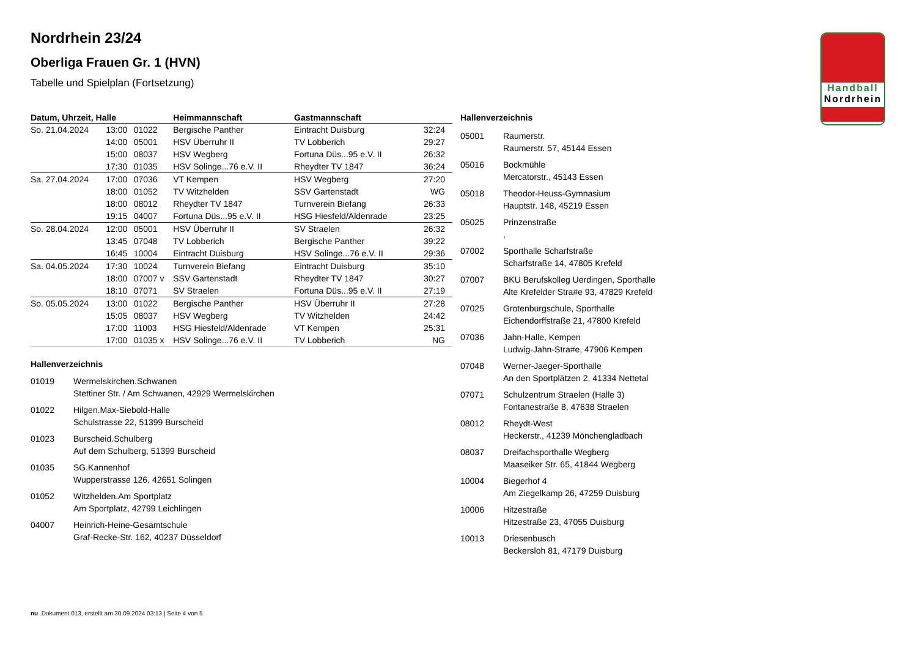Handball
Nordrhein
Nordrhein 23/24
Oberliga Frauen Gr. 1 (HVN)
Tabelle und Spielplan (Fortsetzung)
| Datum, Uhrzeit, Halle | | | Heimmannschaft | Gastmannschaft | |
| --- | --- | --- | --- | --- | --- |
| So. 21.04.2024 | 13:00 | 01022 | Bergische Panther | Eintracht Duisburg | 32:24 |
| | 14:00 | 05001 | HSV Überruhr II | TV Lobberich | 29:27 |
| | 15:00 | 08037 | HSV Wegberg | Fortuna Düs...95 e.V. II | 26:32 |
| | 17:30 | 01035 | HSV Solinge...76 e.V. II | Rheydter TV 1847 | 36:24 |
| Sa. 27.04.2024 | 17:00 | 07036 | VT Kempen | HSV Wegberg | 27:20 |
| | 18:00 | 01052 | TV Witzhelden | SSV Gartenstadt | WG |
| | 18:00 | 08012 | Rheydter TV 1847 | Turnverein Biefang | 26:33 |
| | 19:15 | 04007 | Fortuna Düs...95 e.V. II | HSG Hiesfeld/Aldenrade | 23:25 |
| So. 28.04.2024 | 12:00 | 05001 | HSV Überruhr II | SV Straelen | 26:32 |
| | 13:45 | 07048 | TV Lobberich | Bergische Panther | 39:22 |
| | 16:45 | 10004 | Eintracht Duisburg | HSV Solinge...76 e.V. II | 29:36 |
| Sa. 04.05.2024 | 17:30 | 10024 | Turnverein Biefang | Eintracht Duisburg | 35:10 |
| | 18:00 | 07007 v | SSV Gartenstadt | Rheydter TV 1847 | 30:27 |
| | 18:10 | 07071 | SV Straelen | Fortuna Düs...95 e.V. II | 27:19 |
| So. 05.05.2024 | 13:00 | 01022 | Bergische Panther | HSV Überruhr II | 27:28 |
| | 15:05 | 08037 | HSV Wegberg | TV Witzhelden | 24:42 |
| | 17:00 | 11003 | HSG Hiesfeld/Aldenrade | VT Kempen | 25:31 |
| | 17:00 | 01035 x | HSV Solinge...76 e.V. II | TV Lobberich | NG |
Hallenverzeichnis
01019 Wermelskirchen.Schwanen
Stettiner Str. / Am Schwanen, 42929 Wermelskirchen
01022 Hilgen.Max-Siebold-Halle
Schulstrasse 22, 51399 Burscheid
01023 Burscheid.Schulberg
Auf dem Schulberg, 51399 Burscheid
01035 SG.Kannenhof
Wupperstrasse 126, 42651 Solingen
01052 Witzhelden.Am Sportplatz
Am Sportplatz, 42799 Leichlingen
04007 Heinrich-Heine-Gesamtschule
Graf-Recke-Str. 162, 40237 Düsseldorf
Hallenverzeichnis
05001 Raumerstr.
Raumerstr. 57, 45144 Essen
05016 Bockmühle
Mercatorstr., 45143 Essen
05018 Theodor-Heuss-Gymnasium
Hauptstr. 148, 45219 Essen
05025 Prinzenstraße
,
07002 Sporthalle Scharfstraße
Scharfstraße 14, 47805 Krefeld
07007 BKU Berufskolleg Uerdingen, Sporthalle
Alte Krefelder Stra#e 93, 47829 Krefeld
07025 Grotenburgschule, Sporthalle
Eichendorffstraße 21, 47800 Krefeld
07036 Jahn-Halle, Kempen
Ludwig-Jahn-Stra#e, 47906 Kempen
07048 Werner-Jaeger-Sporthalle
An den Sportplätzen 2, 41334 Nettetal
07071 Schulzentrum Straelen (Halle 3)
Fontanestraße 8, 47638 Straelen
08012 Rheydt-West
Heckerstr., 41239 Mönchengladbach
08037 Dreifachsporthalle Wegberg
Maaseiker Str. 65, 41844 Wegberg
10004 Biegerhof 4
Am Ziegelkamp 26, 47259 Duisburg
10006 Hitzestraße
Hitzestraße 23, 47055 Duisburg
10013 Driesenbusch
Beckersloh 81, 47179 Duisburg
nu .Dokument 013, erstellt am 30.09.2024 03:13 | Seite 4 von 5